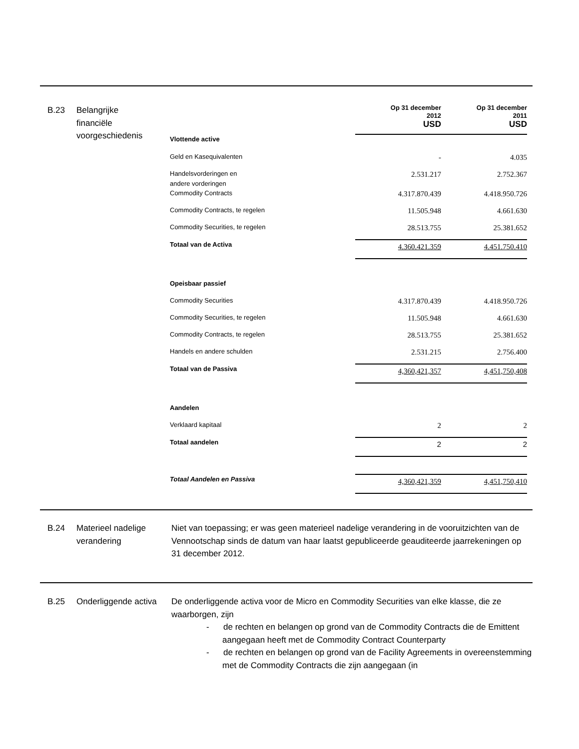B.23 Belangrijke
financiële
voorgeschiedenis
| | Op 31 december 2012 USD | Op 31 december 2011 USD |
| Vlottende active | | |
| Geld en Kasequivalenten | - | 4.035 |
| Handelsvorderingen en andere vorderingen | 2.531.217 | 2.752.367 |
| Commodity Contracts | 4.317.870.439 | 4.418.950.726 |
| Commodity Contracts, te regelen | 11.505.948 | 4.661.630 |
| Commodity Securities, te regelen | 28.513.755 | 25.381.652 |
| Totaal van de Activa | 4.360.421.359 | 4.451.750.410 |
| Opeisbaar passief | | |
| Commodity Securities | 4.317.870.439 | 4.418.950.726 |
| Commodity Securities, te regelen | 11.505.948 | 4.661.630 |
| Commodity Contracts, te regelen | 28.513.755 | 25.381.652 |
| Handels en andere schulden | 2.531.215 | 2.756.400 |
| Totaal van de Passiva | 4,360,421,357 | 4,451,750,408 |
| Aandelen | | |
| Verklaard kapitaal | 2 | 2 |
| Totaal aandelen | 2 | 2 |
| Totaal Aandelen en Passiva | 4,360,421,359 | 4,451,750,410 |
B.24 Materieel nadelige verandering
Niet van toepassing; er was geen materieel nadelige verandering in de vooruitzichten van de Vennootschap sinds de datum van haar laatst gepubliceerde geauditeerde jaarrekeningen op 31 december 2012.
B.25 Onderliggende activa
De onderliggende activa voor de Micro en Commodity Securities van elke klasse, die ze waarborgen, zijn
- de rechten en belangen op grond van de Commodity Contracts die de Emittent aangegaan heeft met de Commodity Contract Counterparty
- de rechten en belangen op grond van de Facility Agreements in overeenstemming met de Commodity Contracts die zijn aangegaan (in